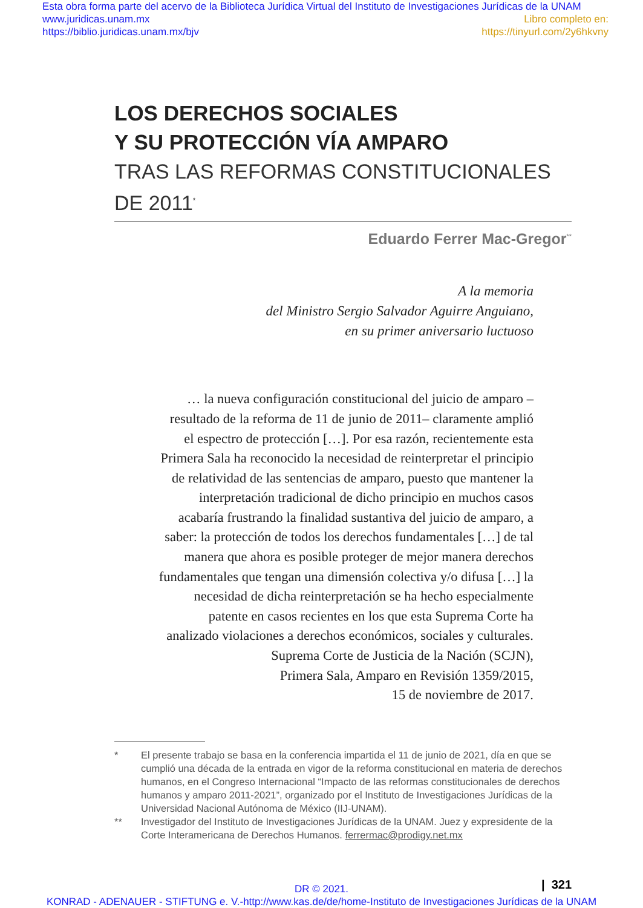Esta obra forma parte del acervo de la Biblioteca Jurídica Virtual del Instituto de Investigaciones Jurídicas de la UNAM
www.juridicas.unam.mx
https://biblio.juridicas.unam.mx/bjv
Libro completo en:
https://tinyurl.com/2y6hkvny
LOS DERECHOS SOCIALES
Y SU PROTECCIÓN VÍA AMPARO
TRAS LAS REFORMAS CONSTITUCIONALES
DE 2011<sup>*</sup>
Eduardo Ferrer Mac-Gregor<sup>**</sup>
A la memoria
del Ministro Sergio Salvador Aguirre Anguiano,
en su primer aniversario luctuoso
… la nueva configuración constitucional del juicio de amparo –resultado de la reforma de 11 de junio de 2011– claramente amplió el espectro de protección […]. Por esa razón, recientemente esta Primera Sala ha reconocido la necesidad de reinterpretar el principio de relatividad de las sentencias de amparo, puesto que mantener la interpretación tradicional de dicho principio en muchos casos acabaría frustrando la finalidad sustantiva del juicio de amparo, a saber: la protección de todos los derechos fundamentales […] de tal manera que ahora es posible proteger de mejor manera derechos fundamentales que tengan una dimensión colectiva y/o difusa […] la necesidad de dicha reinterpretación se ha hecho especialmente patente en casos recientes en los que esta Suprema Corte ha analizado violaciones a derechos económicos, sociales y culturales.
Suprema Corte de Justicia de la Nación (SCJN),
Primera Sala, Amparo en Revisión 1359/2015,
15 de noviembre de 2017.
* El presente trabajo se basa en la conferencia impartida el 11 de junio de 2021, día en que se cumplió una década de la entrada en vigor de la reforma constitucional en materia de derechos humanos, en el Congreso Internacional “Impacto de las reformas constitucionales de derechos humanos y amparo 2011-2021”, organizado por el Instituto de Investigaciones Jurídicas de la Universidad Nacional Autónoma de México (IIJ-UNAM).
** Investigador del Instituto de Investigaciones Jurídicas de la UNAM. Juez y expresidente de la Corte Interamericana de Derechos Humanos. ferrermac@prodigy.net.mx
| 321
DR © 2021.
KONRAD - ADENAUER - STIFTUNG e. V.-http://www.kas.de/de/home-Instituto de Investigaciones Jurídicas de la UNAM